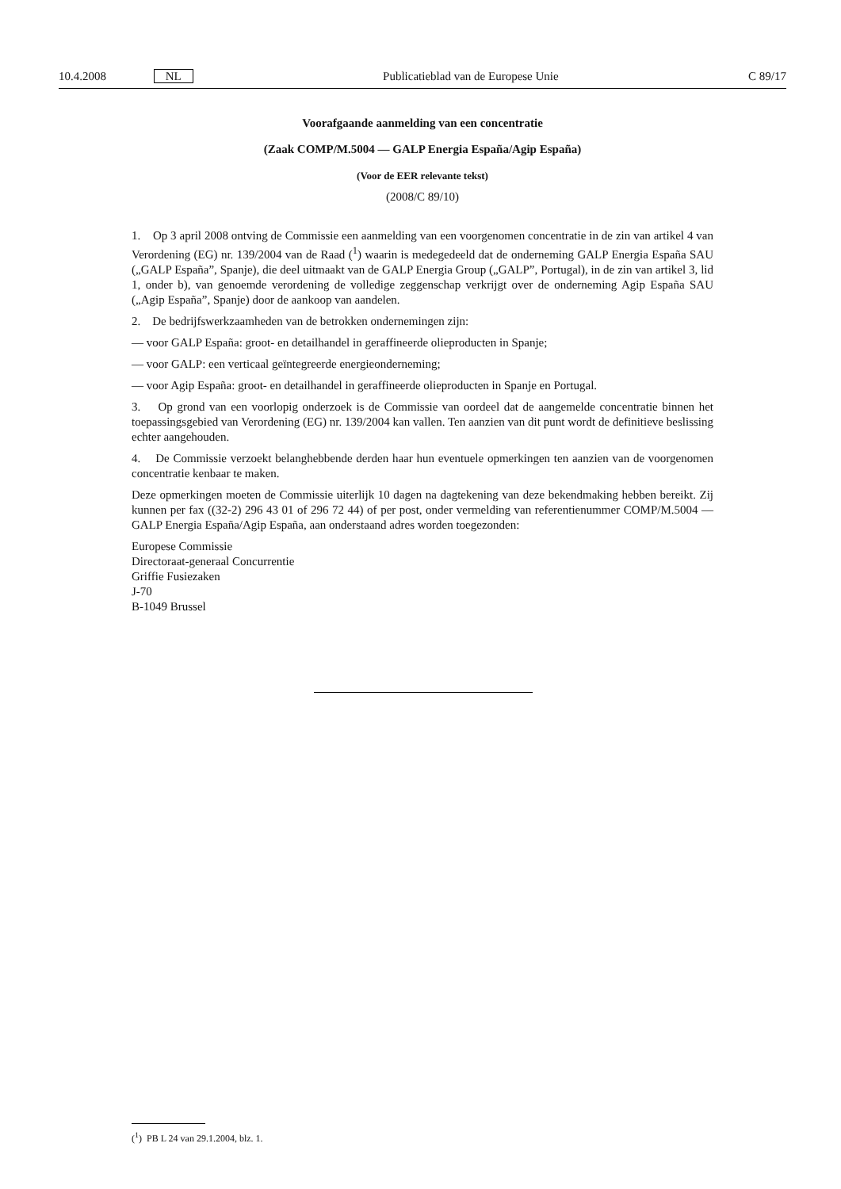10.4.2008 NL Publicatieblad van de Europese Unie C 89/17
Voorafgaande aanmelding van een concentratie
(Zaak COMP/M.5004 — GALP Energia España/Agip España)
(Voor de EER relevante tekst)
(2008/C 89/10)
1. Op 3 april 2008 ontving de Commissie een aanmelding van een voorgenomen concentratie in de zin van artikel 4 van Verordening (EG) nr. 139/2004 van de Raad (<sup>1</sup>) waarin is medegedeeld dat de onderneming GALP Energia España SAU („GALP España”, Spanje), die deel uitmaakt van de GALP Energia Group („GALP”, Portugal), in de zin van artikel 3, lid 1, onder b), van genoemde verordening de volledige zeggenschap verkrijgt over de onderneming Agip España SAU („Agip España”, Spanje) door de aankoop van aandelen.
2. De bedrijfswerkzaamheden van de betrokken ondernemingen zijn:
— voor GALP España: groot- en detailhandel in geraffineerde olieproducten in Spanje;
— voor GALP: een verticaal geïntegreerde energieonderneming;
— voor Agip España: groot- en detailhandel in geraffineerde olieproducten in Spanje en Portugal.
3. Op grond van een voorlopig onderzoek is de Commissie van oordeel dat de aangemelde concentratie binnen het toepassingsgebied van Verordening (EG) nr. 139/2004 kan vallen. Ten aanzien van dit punt wordt de definitieve beslissing echter aangehouden.
4. De Commissie verzoekt belanghebbende derden haar hun eventuele opmerkingen ten aanzien van de voorgenomen concentratie kenbaar te maken.
Deze opmerkingen moeten de Commissie uiterlijk 10 dagen na dagtekening van deze bekendmaking hebben bereikt. Zij kunnen per fax ((32-2) 296 43 01 of 296 72 44) of per post, onder vermelding van referentienummer COMP/M.5004 — GALP Energia España/Agip España, aan onderstaand adres worden toegezonden:
Europese Commissie
Directoraat-generaal Concurrentie
Griffie Fusiezaken
J-70
B-1049 Brussel
(<sup>1</sup>) PB L 24 van 29.1.2004, blz. 1.